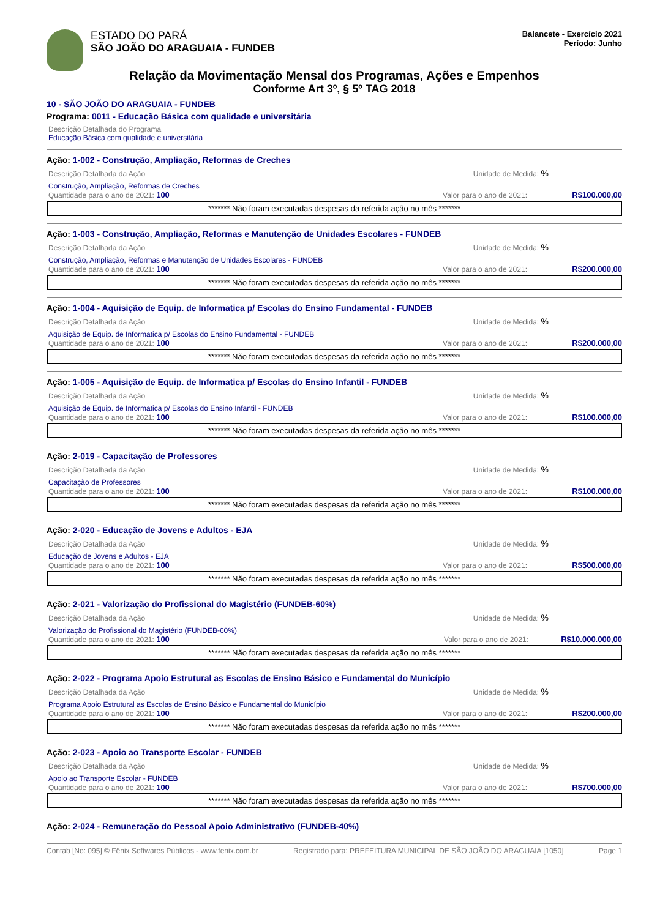ESTADO DO PARÁ
SÃO JOÃO DO ARAGUAIA - FUNDEB
Balancete - Exercício 2021
Período: Junho
Relação da Movimentação Mensal dos Programas, Ações e Empenhos
Conforme Art 3º, § 5º TAG 2018
10 - SÃO JOÃO DO ARAGUAIA - FUNDEB
Programa: 0011 - Educação Básica com qualidade e universitária
Descrição Detalhada do Programa
Educação Básica com qualidade e universitária
Ação: 1-002 - Construção, Ampliação, Reformas de Creches
Descrição Detalhada da Ação Unidade de Medida: %
Construção, Ampliação, Reformas de Creches
Quantidade para o ano de 2021: 100 Valor para o ano de 2021: R$100.000,00
******* Não foram executadas despesas da referida ação no mês *******
Ação: 1-003 - Construção, Ampliação, Reformas e Manutenção de Unidades Escolares - FUNDEB
Descrição Detalhada da Ação Unidade de Medida: %
Construção, Ampliação, Reformas e Manutenção de Unidades Escolares - FUNDEB
Quantidade para o ano de 2021: 100 Valor para o ano de 2021: R$200.000,00
******* Não foram executadas despesas da referida ação no mês *******
Ação: 1-004 - Aquisição de Equip. de Informatica p/ Escolas do Ensino Fundamental - FUNDEB
Descrição Detalhada da Ação Unidade de Medida: %
Aquisição de Equip. de Informatica p/ Escolas do Ensino Fundamental - FUNDEB
Quantidade para o ano de 2021: 100 Valor para o ano de 2021: R$200.000,00
******* Não foram executadas despesas da referida ação no mês *******
Ação: 1-005 - Aquisição de Equip. de Informatica p/ Escolas do Ensino Infantil - FUNDEB
Descrição Detalhada da Ação Unidade de Medida: %
Aquisição de Equip. de Informatica p/ Escolas do Ensino Infantil - FUNDEB
Quantidade para o ano de 2021: 100 Valor para o ano de 2021: R$100.000,00
******* Não foram executadas despesas da referida ação no mês *******
Ação: 2-019 - Capacitação de Professores
Descrição Detalhada da Ação Unidade de Medida: %
Capacitação de Professores
Quantidade para o ano de 2021: 100 Valor para o ano de 2021: R$100.000,00
******* Não foram executadas despesas da referida ação no mês *******
Ação: 2-020 - Educação de Jovens e Adultos - EJA
Descrição Detalhada da Ação Unidade de Medida: %
Educação de Jovens e Adultos - EJA
Quantidade para o ano de 2021: 100 Valor para o ano de 2021: R$500.000,00
******* Não foram executadas despesas da referida ação no mês *******
Ação: 2-021 - Valorização do Profissional do Magistério (FUNDEB-60%)
Descrição Detalhada da Ação Unidade de Medida: %
Valorização do Profissional do Magistério (FUNDEB-60%)
Quantidade para o ano de 2021: 100 Valor para o ano de 2021: R$10.000.000,00
******* Não foram executadas despesas da referida ação no mês *******
Ação: 2-022 - Programa Apoio Estrutural as Escolas de Ensino Básico e Fundamental do Município
Descrição Detalhada da Ação Unidade de Medida: %
Programa Apoio Estrutural as Escolas de Ensino Básico e Fundamental do Município
Quantidade para o ano de 2021: 100 Valor para o ano de 2021: R$200.000,00
******* Não foram executadas despesas da referida ação no mês *******
Ação: 2-023 - Apoio ao Transporte Escolar - FUNDEB
Descrição Detalhada da Ação Unidade de Medida: %
Apoio ao Transporte Escolar - FUNDEB
Quantidade para o ano de 2021: 100 Valor para o ano de 2021: R$700.000,00
******* Não foram executadas despesas da referida ação no mês *******
Ação: 2-024 - Remuneração do Pessoal Apoio Administrativo (FUNDEB-40%)
Contab [No: 095] © Fênix Softwares Públicos - www.fenix.com.br Registrado para: PREFEITURA MUNICIPAL DE SÃO JOÃO DO ARAGUAIA [1050] Page 1